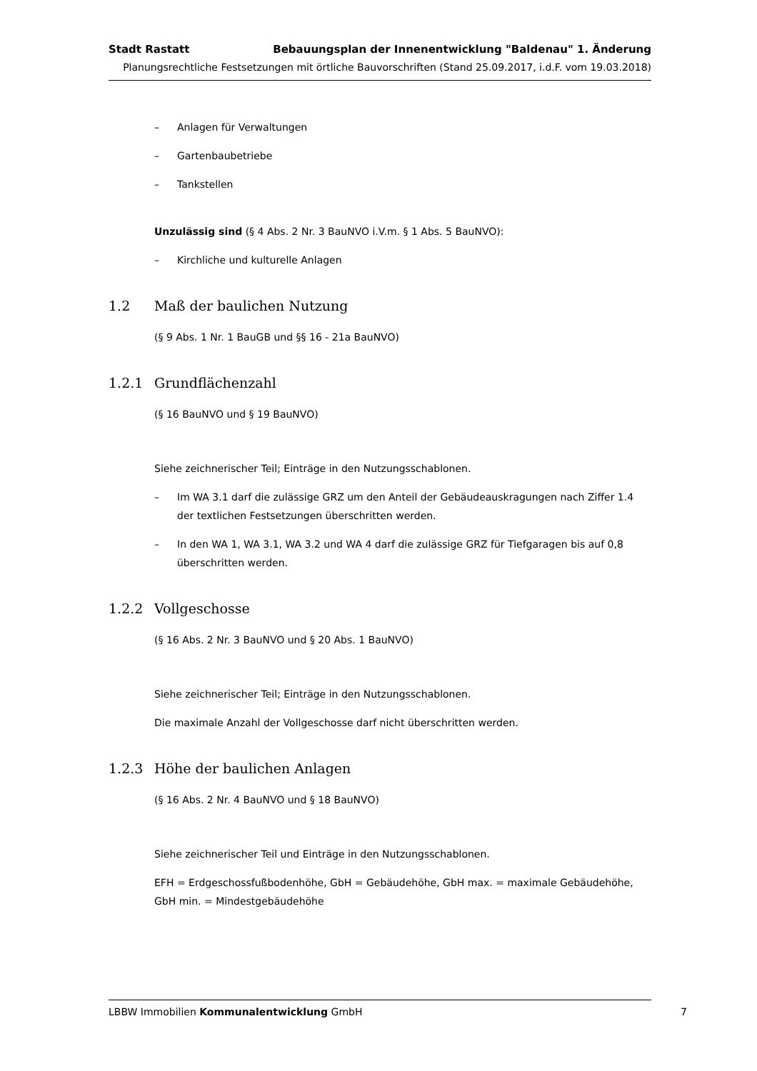Stadt Rastatt Bebauungsplan der Innenentwicklung "Baldenau" 1. Änderung
Planungsrechtliche Festsetzungen mit örtliche Bauvorschriften (Stand 25.09.2017, i.d.F. vom 19.03.2018)
– Anlagen für Verwaltungen
– Gartenbaubetriebe
– Tankstellen
Unzulässig sind (§ 4 Abs. 2 Nr. 3 BauNVO i.V.m. § 1 Abs. 5 BauNVO):
– Kirchliche und kulturelle Anlagen
1.2 Maß der baulichen Nutzung
(§ 9 Abs. 1 Nr. 1 BauGB und §§ 16 - 21a BauNVO)
1.2.1 Grundflächenzahl
(§ 16 BauNVO und § 19 BauNVO)
Siehe zeichnerischer Teil; Einträge in den Nutzungsschablonen.
– Im WA 3.1 darf die zulässige GRZ um den Anteil der Gebäudeauskragungen nach Ziffer 1.4 der textlichen Festsetzungen überschritten werden.
– In den WA 1, WA 3.1, WA 3.2 und WA 4 darf die zulässige GRZ für Tiefgaragen bis auf 0,8 überschritten werden.
1.2.2 Vollgeschosse
(§ 16 Abs. 2 Nr. 3 BauNVO und § 20 Abs. 1 BauNVO)
Siehe zeichnerischer Teil; Einträge in den Nutzungsschablonen.
Die maximale Anzahl der Vollgeschosse darf nicht überschritten werden.
1.2.3 Höhe der baulichen Anlagen
(§ 16 Abs. 2 Nr. 4 BauNVO und § 18 BauNVO)
Siehe zeichnerischer Teil und Einträge in den Nutzungsschablonen.
EFH = Erdgeschossfußbodenhöhe, GbH = Gebäudehöhe, GbH max. = maximale Gebäudehöhe, GbH min. = Mindestgebäudehöhe
LBBW Immobilien Kommunalentwicklung GmbH 7